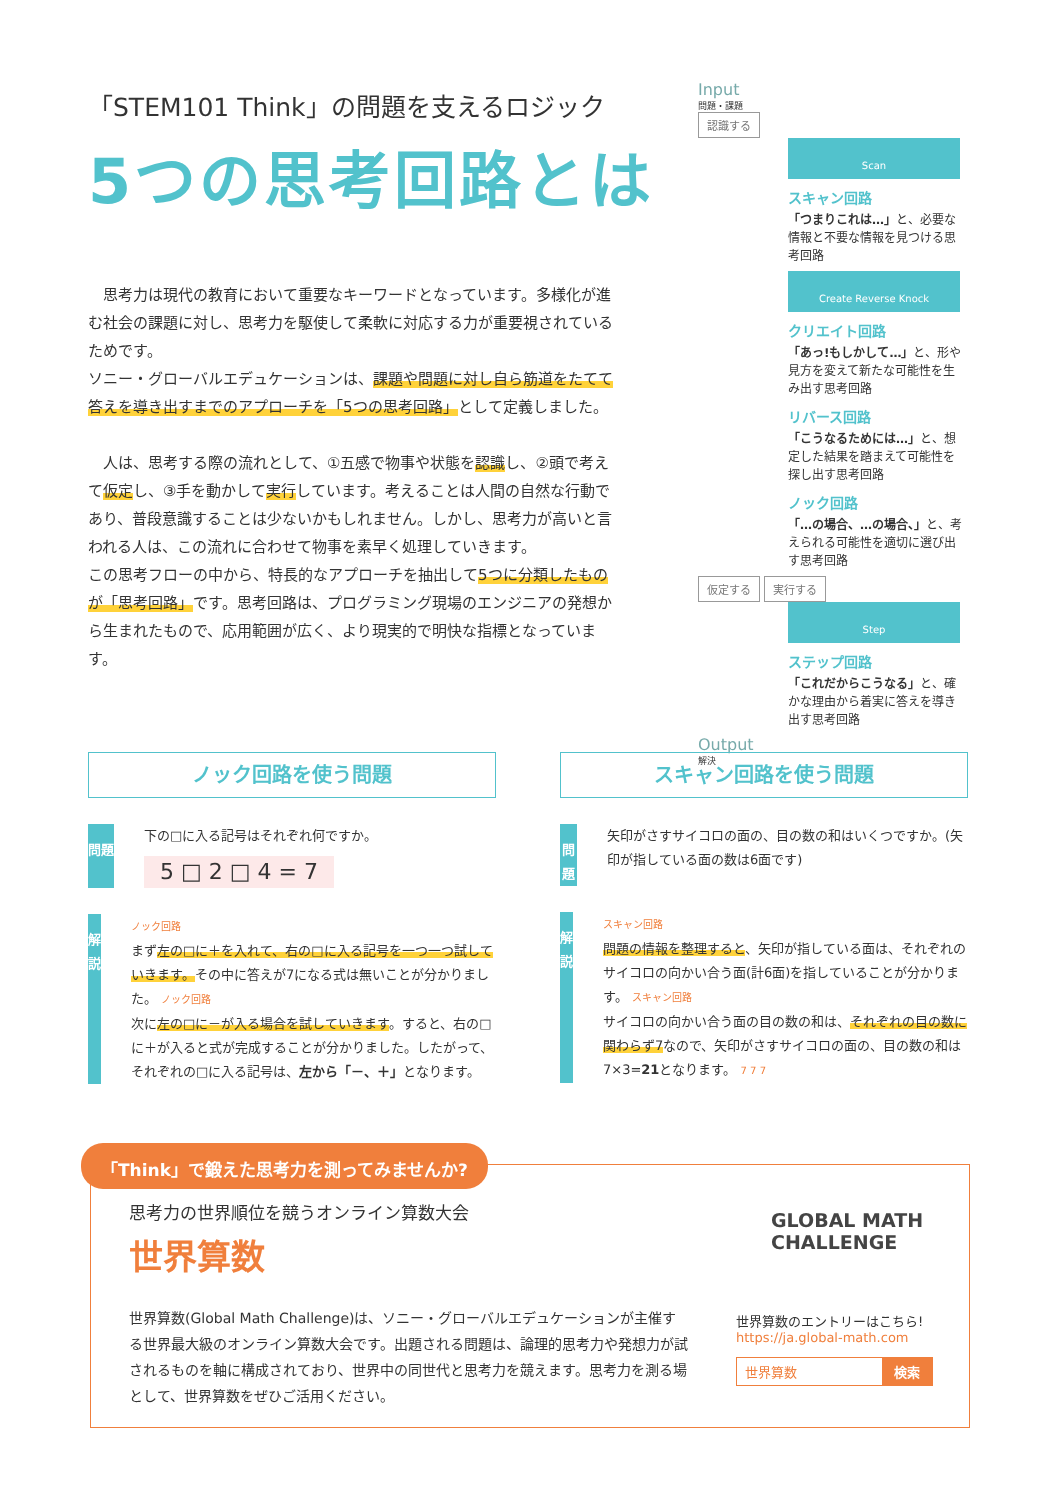「STEM101 Think」の問題を支えるロジック
5つの思考回路とは
思考力は現代の教育において重要なキーワードとなっています。多様化が進む社会の課題に対し、思考力を駆使して柔軟に対応する力が重要視されているためです。
ソニー・グローバルエデュケーションは、課題や問題に対し自ら筋道をたてて答えを導き出すまでのアプローチを「5つの思考回路」として定義しました。
人は、思考する際の流れとして、①五感で物事や状態を認識し、②頭で考えて仮定し、③手を動かして実行しています。考えることは人間の自然な行動であり、普段意識することは少ないかもしれません。しかし、思考力が高いと言われる人は、この流れに合わせて物事を素早く処理していきます。
この思考フローの中から、特長的なアプローチを抽出して5つに分類したものが「思考回路」です。思考回路は、プログラミング現場のエンジニアの発想から生まれたもので、応用範囲が広く、より現実的で明快な指標となっています。
Input
問題・課題
認識する
Scan
スキャン回路
「つまりこれは…」と、必要な情報と不要な情報を見つける思考回路
Create Reverse Knock
クリエイト回路
「あっ!もしかして…」と、形や見方を変えて新たな可能性を生み出す思考回路
リバース回路
「こうなるためには…」と、想定した結果を踏まえて可能性を探し出す思考回路
ノック回路
「…の場合、…の場合、」と、考えられる可能性を適切に選び出す思考回路
仮定する 実行する
Step
ステップ回路
「これだからこうなる」と、確かな理由から着実に答えを導き出す思考回路
Output
解決
ノック回路を使う問題
問題
下の□に入る記号はそれぞれ何ですか。
5 □ 2 □ 4 = 7
解説
ノック回路
まず左の□に＋を入れて、右の□に入る記号を一つ一つ試していきます。その中に答えが7になる式は無いことが分かりました。 ノック回路
次に左の□に－が入る場合を試していきます。すると、右の□に＋が入ると式が完成することが分かりました。したがって、それぞれの□に入る記号は、左から「－、＋」となります。
スキャン回路を使う問題
問題
矢印がさすサイコロの面の、目の数の和はいくつですか。(矢印が指している面の数は6面です)
解説
スキャン回路
問題の情報を整理すると、矢印が指している面は、それぞれのサイコロの向かい合う面(計6面)を指していることが分かります。 スキャン回路
サイコロの向かい合う面の目の数の和は、それぞれの目の数に関わらず7なので、矢印がさすサイコロの面の、目の数の和は7×3=21となります。 7 7 7
「Think」で鍛えた思考力を測ってみませんか?
思考力の世界順位を競うオンライン算数大会
世界算数
世界算数(Global Math Challenge)は、ソニー・グローバルエデュケーションが主催する世界最大級のオンライン算数大会です。出題される問題は、論理的思考力や発想力が試されるものを軸に構成されており、世界中の同世代と思考力を競えます。思考力を測る場として、世界算数をぜひご活用ください。
GLOBAL MATH
CHALLENGE
世界算数のエントリーはこちら!
https://ja.global-math.com
世界算数 検索